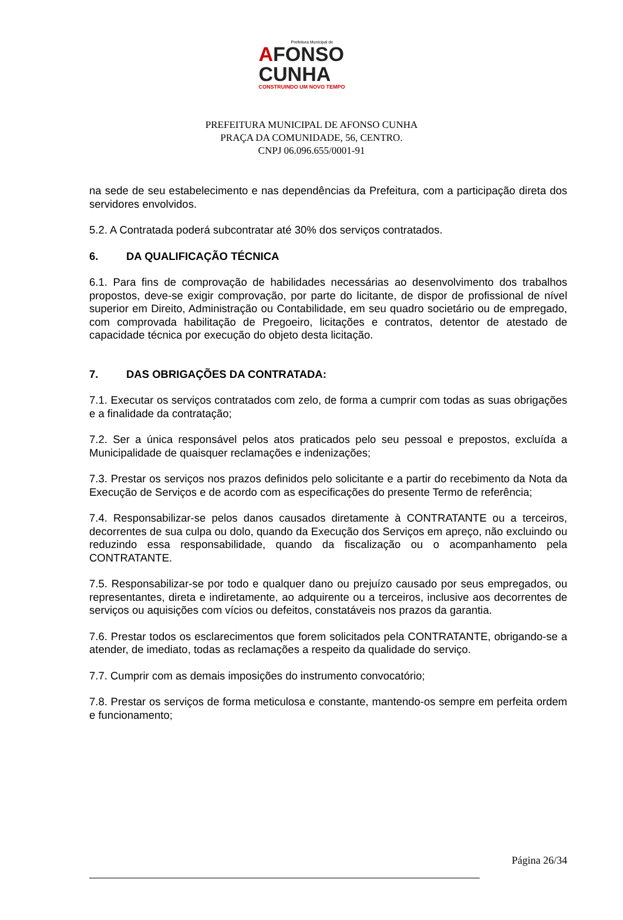Prefeitura Municipal de
AFONSO
CUNHA
CONSTRUINDO UM NOVO TEMPO
PREFEITURA MUNICIPAL DE AFONSO CUNHA
PRAÇA DA COMUNIDADE, 56, CENTRO.
CNPJ 06.096.655/0001-91
na sede de seu estabelecimento e nas dependências da Prefeitura, com a participação direta dos servidores envolvidos.
5.2. A Contratada poderá subcontratar até 30% dos serviços contratados.
6. DA QUALIFICAÇÃO TÉCNICA
6.1. Para fins de comprovação de habilidades necessárias ao desenvolvimento dos trabalhos propostos, deve-se exigir comprovação, por parte do licitante, de dispor de profissional de nível superior em Direito, Administração ou Contabilidade, em seu quadro societário ou de empregado, com comprovada habilitação de Pregoeiro, licitações e contratos, detentor de atestado de capacidade técnica por execução do objeto desta licitação.
7. DAS OBRIGAÇÕES DA CONTRATADA:
7.1. Executar os serviços contratados com zelo, de forma a cumprir com todas as suas obrigações e a finalidade da contratação;
7.2. Ser a única responsável pelos atos praticados pelo seu pessoal e prepostos, excluída a Municipalidade de quaisquer reclamações e indenizações;
7.3. Prestar os serviços nos prazos definidos pelo solicitante e a partir do recebimento da Nota da Execução de Serviços e de acordo com as especificações do presente Termo de referência;
7.4. Responsabilizar-se pelos danos causados diretamente à CONTRATANTE ou a terceiros, decorrentes de sua culpa ou dolo, quando da Execução dos Serviços em apreço, não excluindo ou reduzindo essa responsabilidade, quando da fiscalização ou o acompanhamento pela CONTRATANTE.
7.5. Responsabilizar-se por todo e qualquer dano ou prejuízo causado por seus empregados, ou representantes, direta e indiretamente, ao adquirente ou a terceiros, inclusive aos decorrentes de serviços ou aquisições com vícios ou defeitos, constatáveis nos prazos da garantia.
7.6. Prestar todos os esclarecimentos que forem solicitados pela CONTRATANTE, obrigando-se a atender, de imediato, todas as reclamações a respeito da qualidade do serviço.
7.7. Cumprir com as demais imposições do instrumento convocatório;
7.8. Prestar os serviços de forma meticulosa e constante, mantendo-os sempre em perfeita ordem e funcionamento;
Página 26/34